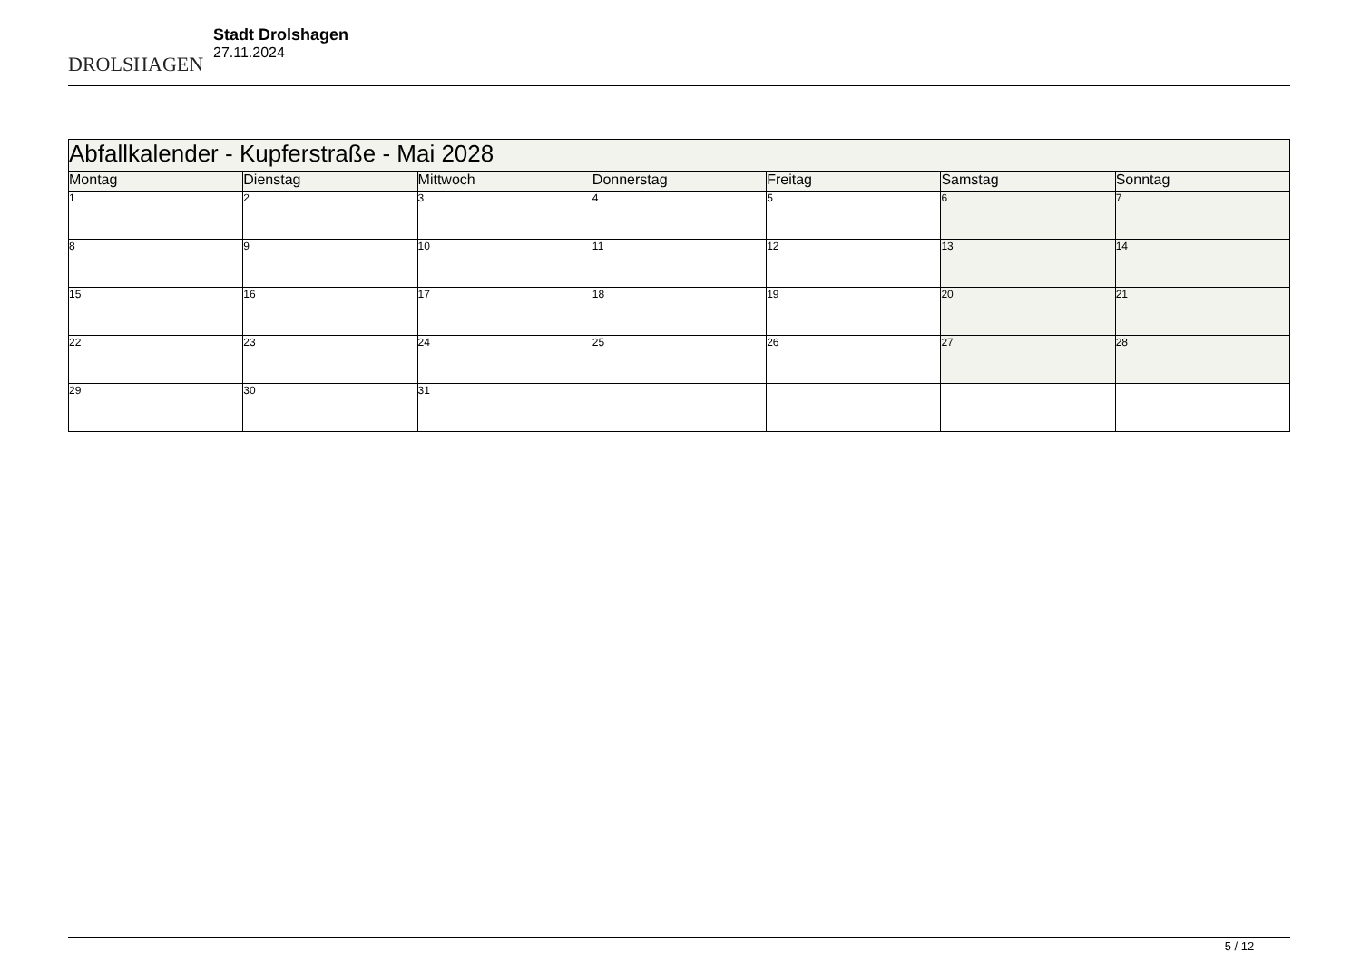DROLSHAGEN
Stadt Drolshagen
27.11.2024
| Abfallkalender - Kupferstraße - Mai 2028 | | | | | | |
| Montag | Dienstag | Mittwoch | Donnerstag | Freitag | Samstag | Sonntag |
| 1 | 2 | 3 | 4 | 5 | 6 | 7 |
| 8 | 9 | 10 | 11 | 12 | 13 | 14 |
| 15 | 16 | 17 | 18 | 19 | 20 | 21 |
| 22 | 23 | 24 | 25 | 26 | 27 | 28 |
| 29 | 30 | 31 | | | | |
5 / 12